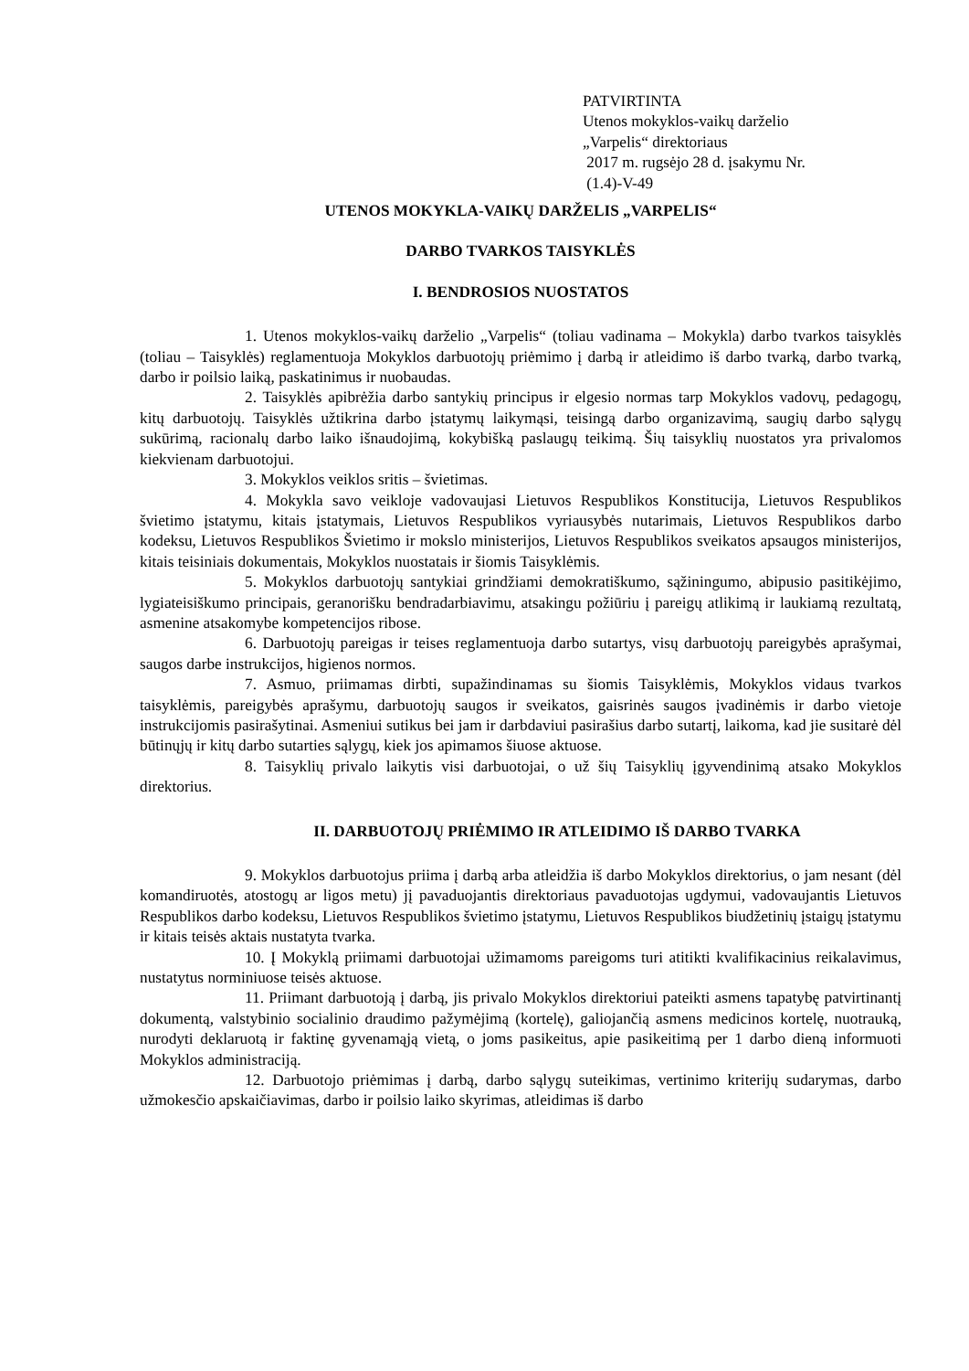PATVIRTINTA
Utenos mokyklos-vaikų darželio
„Varpelis“ direktoriaus
2017 m. rugsėjo 28 d. įsakymu Nr.
(1.4)-V-49
UTENOS MOKYKLA-VAIKŲ DARŽELIS „VARPELIS“
DARBO TVARKOS TAISYKLĖS
I. BENDROSIOS NUOSTATOS
1. Utenos mokyklos-vaikų darželio „Varpelis“ (toliau vadinama – Mokykla) darbo tvarkos taisyklės (toliau – Taisyklės) reglamentuoja Mokyklos darbuotojų priėmimo į darbą ir atleidimo iš darbo tvarką, darbo tvarką, darbo ir poilsio laiką, paskatinimus ir nuobaudas.
2. Taisyklės apibrėžia darbo santykių principus ir elgesio normas tarp Mokyklos vadovų, pedagogų, kitų darbuotojų. Taisyklės užtikrina darbo įstatymų laikymąsi, teisingą darbo organizavimą, saugių darbo sąlygų sukūrimą, racionalų darbo laiko išnaudojimą, kokybišką paslaugų teikimą. Šių taisyklių nuostatos yra privalomos kiekvienam darbuotojui.
3. Mokyklos veiklos sritis – švietimas.
4. Mokykla savo veikloje vadovaujasi Lietuvos Respublikos Konstitucija, Lietuvos Respublikos švietimo įstatymu, kitais įstatymais, Lietuvos Respublikos vyriausybės nutarimais, Lietuvos Respublikos darbo kodeksu, Lietuvos Respublikos Švietimo ir mokslo ministerijos, Lietuvos Respublikos sveikatos apsaugos ministerijos, kitais teisiniais dokumentais, Mokyklos nuostatais ir šiomis Taisyklėmis.
5. Mokyklos darbuotojų santykiai grindžiami demokratiškumo, sąžiningumo, abipusio pasitikėjimo, lygiateisiškumo principais, geranorišku bendradarbiavimu, atsakingu požiūriu į pareigų atlikimą ir laukiamą rezultatą, asmenine atsakomybe kompetencijos ribose.
6. Darbuotojų pareigas ir teises reglamentuoja darbo sutartys, visų darbuotojų pareigybės aprašymai, saugos darbe instrukcijos, higienos normos.
7. Asmuo, priimamas dirbti, supažindinamas su šiomis Taisyklėmis, Mokyklos vidaus tvarkos taisyklėmis, pareigybės aprašymu, darbuotojų saugos ir sveikatos, gaisrinės saugos įvadinėmis ir darbo vietoje instrukcijomis pasirašytinai. Asmeniui sutikus bei jam ir darbdaviui pasirašius darbo sutartį, laikoma, kad jie susitarė dėl būtinųjų ir kitų darbo sutarties sąlygų, kiek jos apimamos šiuose aktuose.
8. Taisyklių privalo laikytis visi darbuotojai, o už šių Taisyklių įgyvendinimą atsako Mokyklos direktorius.
II. DARBUOTOJŲ PRIĖMIMO IR ATLEIDIMO IŠ DARBO TVARKA
9. Mokyklos darbuotojus priima į darbą arba atleidžia iš darbo Mokyklos direktorius, o jam nesant (dėl komandiruotės, atostogų ar ligos metu) jį pavaduojantis direktoriaus pavaduotojas ugdymui, vadovaujantis Lietuvos Respublikos darbo kodeksu, Lietuvos Respublikos švietimo įstatymu, Lietuvos Respublikos biudžetinių įstaigų įstatymu ir kitais teisės aktais nustatyta tvarka.
10. Į Mokyklą priimami darbuotojai užimamoms pareigoms turi atitikti kvalifikacinius reikalavimus, nustatytus norminiuose teisės aktuose.
11. Priimant darbuotoją į darbą, jis privalo Mokyklos direktoriui pateikti asmens tapatybę patvirtinantį dokumentą, valstybinio socialinio draudimo pažymėjimą (kortelę), galiojančią asmens medicinos kortelę, nuotrauką, nurodyti deklaruotą ir faktinę gyvenamąją vietą, o joms pasikeitus, apie pasikeitimą per 1 darbo dieną informuoti Mokyklos administraciją.
12. Darbuotojo priėmimas į darbą, darbo sąlygų suteikimas, vertinimo kriterijų sudarymas, darbo užmokesčio apskaičiavimas, darbo ir poilsio laiko skyrimas, atleidimas iš darbo